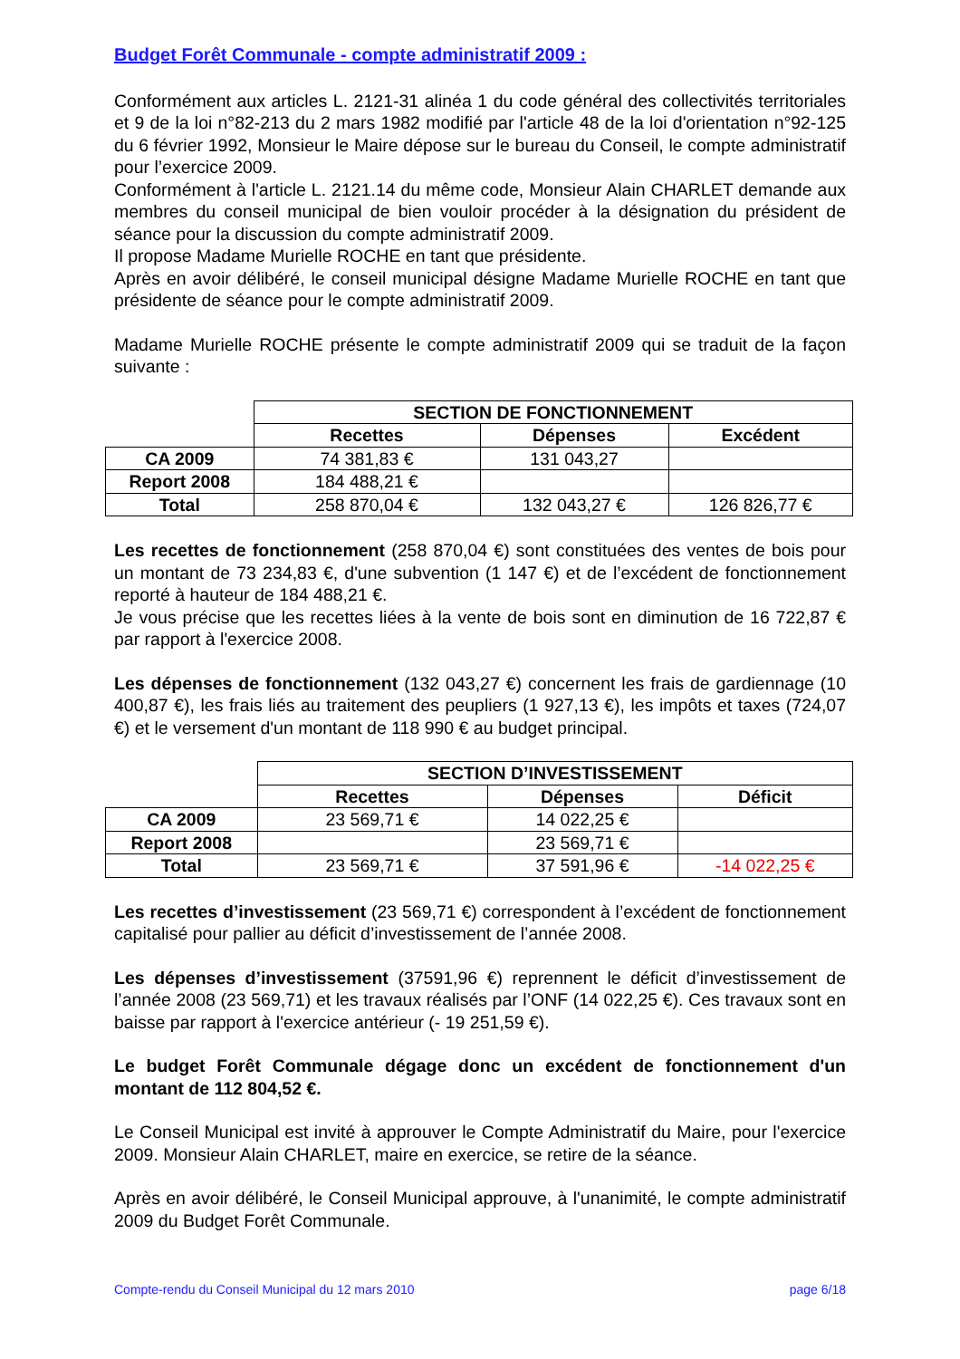Budget Forêt Communale - compte administratif 2009 :
Conformément aux articles L. 2121-31 alinéa 1 du code général des collectivités territoriales et 9 de la loi n°82-213 du 2 mars 1982 modifié par l'article 48 de la loi d'orientation n°92-125 du 6 février 1992, Monsieur le Maire dépose sur le bureau du Conseil, le compte administratif pour l’exercice 2009.
Conformément à l'article L. 2121.14 du même code, Monsieur Alain CHARLET demande aux membres du conseil municipal de bien vouloir procéder à la désignation du président de séance pour la discussion du compte administratif 2009.
Il propose Madame Murielle ROCHE en tant que présidente.
Après en avoir délibéré, le conseil municipal désigne Madame Murielle ROCHE en tant que présidente de séance pour le compte administratif 2009.
Madame Murielle ROCHE présente le compte administratif 2009 qui se traduit de la façon suivante :
| | SECTION DE FONCTIONNEMENT | | |
| | Recettes | Dépenses | Excédent |
| CA 2009 | 74 381,83 € | 131 043,27 | |
| Report 2008 | 184 488,21 € | | |
| Total | 258 870,04 € | 132 043,27 € | 126 826,77 € |
Les recettes de fonctionnement (258 870,04 €) sont constituées des ventes de bois pour un montant de 73 234,83 €, d'une subvention (1 147 €) et de l’excédent de fonctionnement reporté à hauteur de 184 488,21 €.
Je vous précise que les recettes liées à la vente de bois sont en diminution de 16 722,87 € par rapport à l'exercice 2008.
Les dépenses de fonctionnement (132 043,27 €) concernent les frais de gardiennage (10 400,87 €), les frais liés au traitement des peupliers (1 927,13 €), les impôts et taxes (724,07 €) et le versement d'un montant de 118 990 € au budget principal.
| | SECTION D’INVESTISSEMENT | | |
| | Recettes | Dépenses | Déficit |
| CA 2009 | 23 569,71 € | 14 022,25 € | |
| Report 2008 | | 23 569,71 € | |
| Total | 23 569,71 € | 37 591,96 € | -14 022,25 € |
Les recettes d’investissement (23 569,71 €) correspondent à l’excédent de fonctionnement capitalisé pour pallier au déficit d’investissement de l’année 2008.
Les dépenses d’investissement (37591,96 €) reprennent le déficit d’investissement de l’année 2008 (23 569,71) et les travaux réalisés par l’ONF (14 022,25 €). Ces travaux sont en baisse par rapport à l'exercice antérieur (- 19 251,59 €).
Le budget Forêt Communale dégage donc un excédent de fonctionnement d'un montant de 112 804,52 €.
Le Conseil Municipal est invité à approuver le Compte Administratif du Maire, pour l'exercice 2009. Monsieur Alain CHARLET, maire en exercice, se retire de la séance.
Après en avoir délibéré, le Conseil Municipal approuve, à l'unanimité, le compte administratif 2009 du Budget Forêt Communale.
Compte-rendu du Conseil Municipal du 12 mars 2010 page 6/18